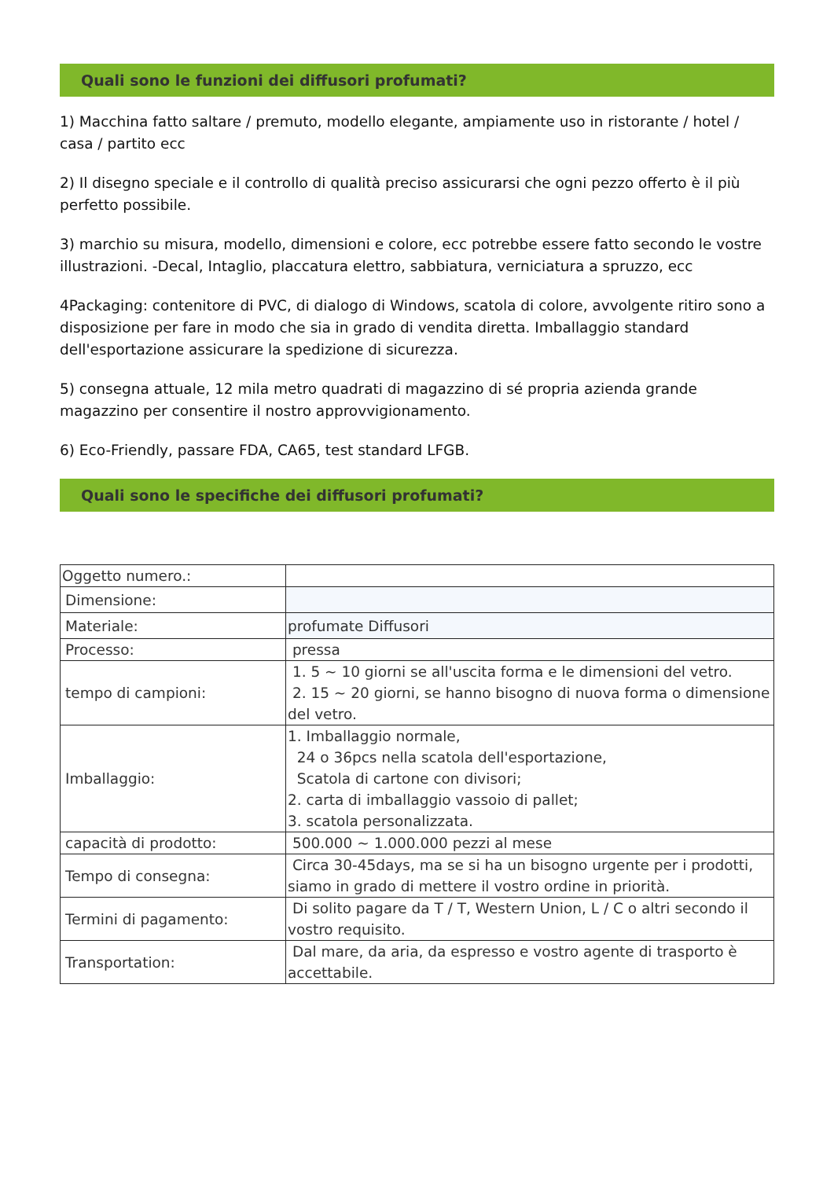Quali sono le funzioni dei diffusori profumati?
1) Macchina fatto saltare / premuto, modello elegante, ampiamente uso in ristorante / hotel / casa / partito ecc
2) Il disegno speciale e il controllo di qualità preciso assicurarsi che ogni pezzo offerto è il più perfetto possibile.
3) marchio su misura, modello, dimensioni e colore, ecc potrebbe essere fatto secondo le vostre illustrazioni. -Decal, Intaglio, placcatura elettro, sabbiatura, verniciatura a spruzzo, ecc
4Packaging: contenitore di PVC, di dialogo di Windows, scatola di colore, avvolgente ritiro sono a disposizione per fare in modo che sia in grado di vendita diretta. Imballaggio standard dell'esportazione assicurare la spedizione di sicurezza.
5) consegna attuale, 12 mila metro quadrati di magazzino di sé propria azienda grande magazzino per consentire il nostro approvvigionamento.
6) Eco-Friendly, passare FDA, CA65, test standard LFGB.
Quali sono le specifiche dei diffusori profumati?
| Oggetto numero.: | |
| Dimensione: | |
| Materiale: | profumate Diffusori |
| Processo: | pressa |
| tempo di campioni: | 1. 5 ~ 10 giorni se all'uscita forma e le dimensioni del vetro. 2. 15 ~ 20 giorni, se hanno bisogno di nuova forma o dimensione del vetro. |
| Imballaggio: | 1. Imballaggio normale, 24 o 36pcs nella scatola dell'esportazione, Scatola di cartone con divisori; 2. carta di imballaggio vassoio di pallet; 3. scatola personalizzata. |
| capacità di prodotto: | 500.000 ~ 1.000.000 pezzi al mese |
| Tempo di consegna: | Circa 30-45days, ma se si ha un bisogno urgente per i prodotti, siamo in grado di mettere il vostro ordine in priorità. |
| Termini di pagamento: | Di solito pagare da T / T, Western Union, L / C o altri secondo il vostro requisito. |
| Transportation: | Dal mare, da aria, da espresso e vostro agente di trasporto è accettabile. |